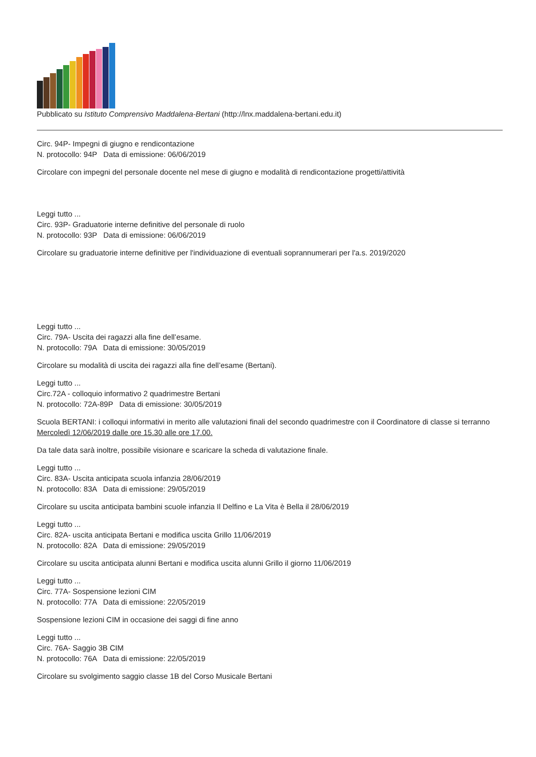Pubblicato su Istituto Comprensivo Maddalena-Bertani (http://lnx.maddalena-bertani.edu.it)
Circ. 94P- Impegni di giugno e rendicontazione
N. protocollo: 94P Data di emissione: 06/06/2019
Circolare con impegni del personale docente nel mese di giugno e modalità di rendicontazione progetti/attività
Leggi tutto ...
Circ. 93P- Graduatorie interne definitive del personale di ruolo
N. protocollo: 93P Data di emissione: 06/06/2019
Circolare su graduatorie interne definitive per l'individuazione di eventuali soprannumerari per l'a.s. 2019/2020
Leggi tutto ...
Circ. 79A- Uscita dei ragazzi alla fine dell’esame.
N. protocollo: 79A Data di emissione: 30/05/2019
Circolare su modalità di uscita dei ragazzi alla fine dell’esame (Bertani).
Leggi tutto ...
Circ.72A - colloquio informativo 2 quadrimestre Bertani
N. protocollo: 72A-89P Data di emissione: 30/05/2019
Scuola BERTANI: i colloqui informativi in merito alle valutazioni finali del secondo quadrimestre con il Coordinatore di classe si terranno Mercoledì 12/06/2019 dalle ore 15.30 alle ore 17.00.
Da tale data sarà inoltre, possibile visionare e scaricare la scheda di valutazione finale.
Leggi tutto ...
Circ. 83A- Uscita anticipata scuola infanzia 28/06/2019
N. protocollo: 83A Data di emissione: 29/05/2019
Circolare su uscita anticipata bambini scuole infanzia Il Delfino e La Vita è Bella il 28/06/2019
Leggi tutto ...
Circ. 82A- uscita anticipata Bertani e modifica uscita Grillo 11/06/2019
N. protocollo: 82A Data di emissione: 29/05/2019
Circolare su uscita anticipata alunni Bertani e modifica uscita alunni Grillo il giorno 11/06/2019
Leggi tutto ...
Circ. 77A- Sospensione lezioni CIM
N. protocollo: 77A Data di emissione: 22/05/2019
Sospensione lezioni CIM in occasione dei saggi di fine anno
Leggi tutto ...
Circ. 76A- Saggio 3B CIM
N. protocollo: 76A Data di emissione: 22/05/2019
Circolare su svolgimento saggio classe 1B del Corso Musicale Bertani